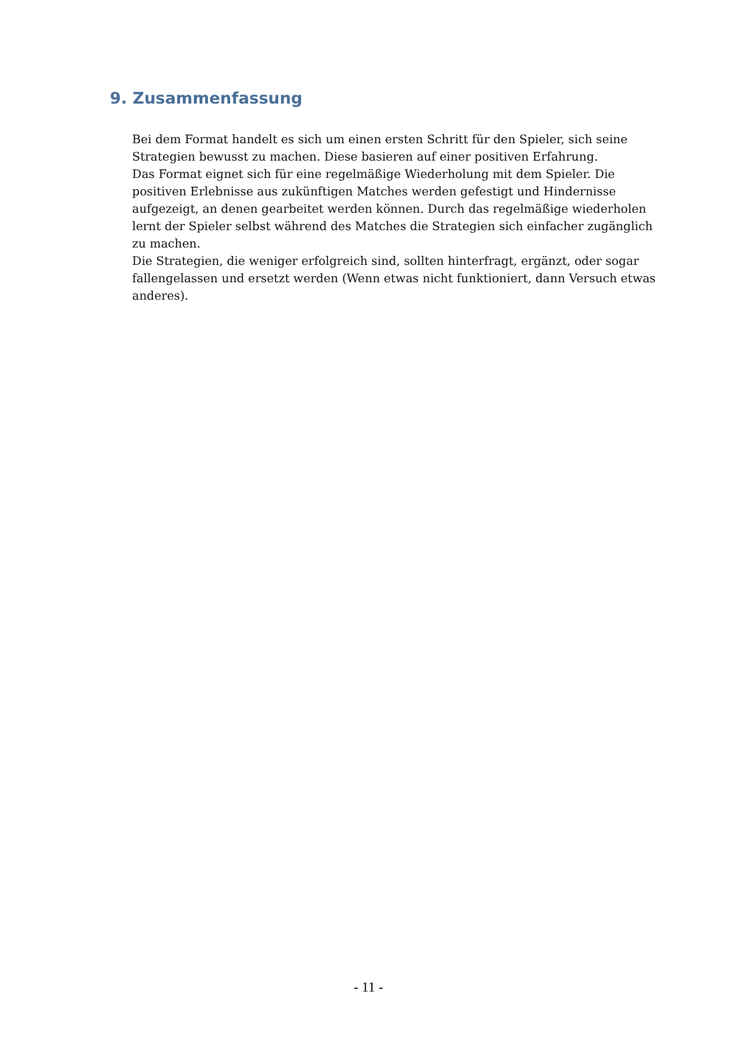9. Zusammenfassung
Bei dem Format handelt es sich um einen ersten Schritt für den Spieler, sich seine Strategien bewusst zu machen. Diese basieren auf einer positiven Erfahrung.
Das Format eignet sich für eine regelmäßige Wiederholung mit dem Spieler. Die positiven Erlebnisse aus zukünftigen Matches werden gefestigt und Hindernisse aufgezeigt, an denen gearbeitet werden können. Durch das regelmäßige wiederholen lernt der Spieler selbst während des Matches die Strategien sich einfacher zugänglich zu machen.
Die Strategien, die weniger erfolgreich sind, sollten hinterfragt, ergänzt, oder sogar fallengelassen und ersetzt werden (Wenn etwas nicht funktioniert, dann Versuch etwas anderes).
- 11 -